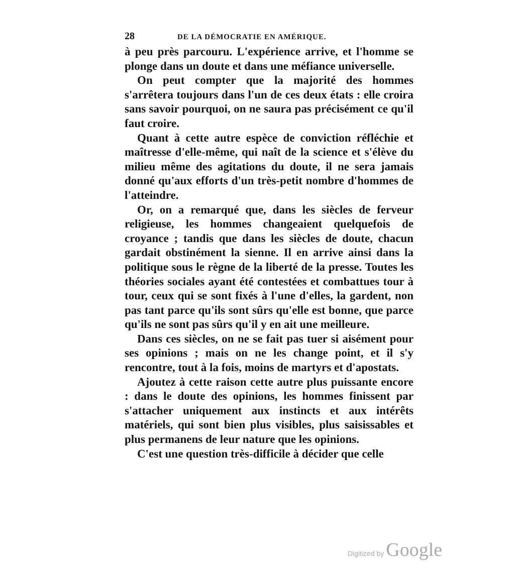28 DE LA DÉMOCRATIE EN AMÉRIQUE.
à peu près parcouru. L'expérience arrive, et l'homme se plonge dans un doute et dans une méfiance universelle.
On peut compter que la majorité des hommes s'arrêtera toujours dans l'un de ces deux états : elle croira sans savoir pourquoi, on ne saura pas précisément ce qu'il faut croire.
Quant à cette autre espèce de conviction réfléchie et maîtresse d'elle-même, qui naît de la science et s'élève du milieu même des agitations du doute, il ne sera jamais donné qu'aux efforts d'un très-petit nombre d'hommes de l'atteindre.
Or, on a remarqué que, dans les siècles de ferveur religieuse, les hommes changeaient quelquefois de croyance ; tandis que dans les siècles de doute, chacun gardait obstinément la sienne. Il en arrive ainsi dans la politique sous le règne de la liberté de la presse. Toutes les théories sociales ayant été contestées et combattues tour à tour, ceux qui se sont fixés à l'une d'elles, la gardent, non pas tant parce qu'ils sont sûrs qu'elle est bonne, que parce qu'ils ne sont pas sûrs qu'il y en ait une meilleure.
Dans ces siècles, on ne se fait pas tuer si aisément pour ses opinions ; mais on ne les change point, et il s'y rencontre, tout à la fois, moins de martyrs et d'apostats.
Ajoutez à cette raison cette autre plus puissante encore : dans le doute des opinions, les hommes finissent par s'attacher uniquement aux instincts et aux intérêts matériels, qui sont bien plus visibles, plus saisissables et plus permanens de leur nature que les opinions.
C'est une question très-difficile à décider que celle
Digitized by Google